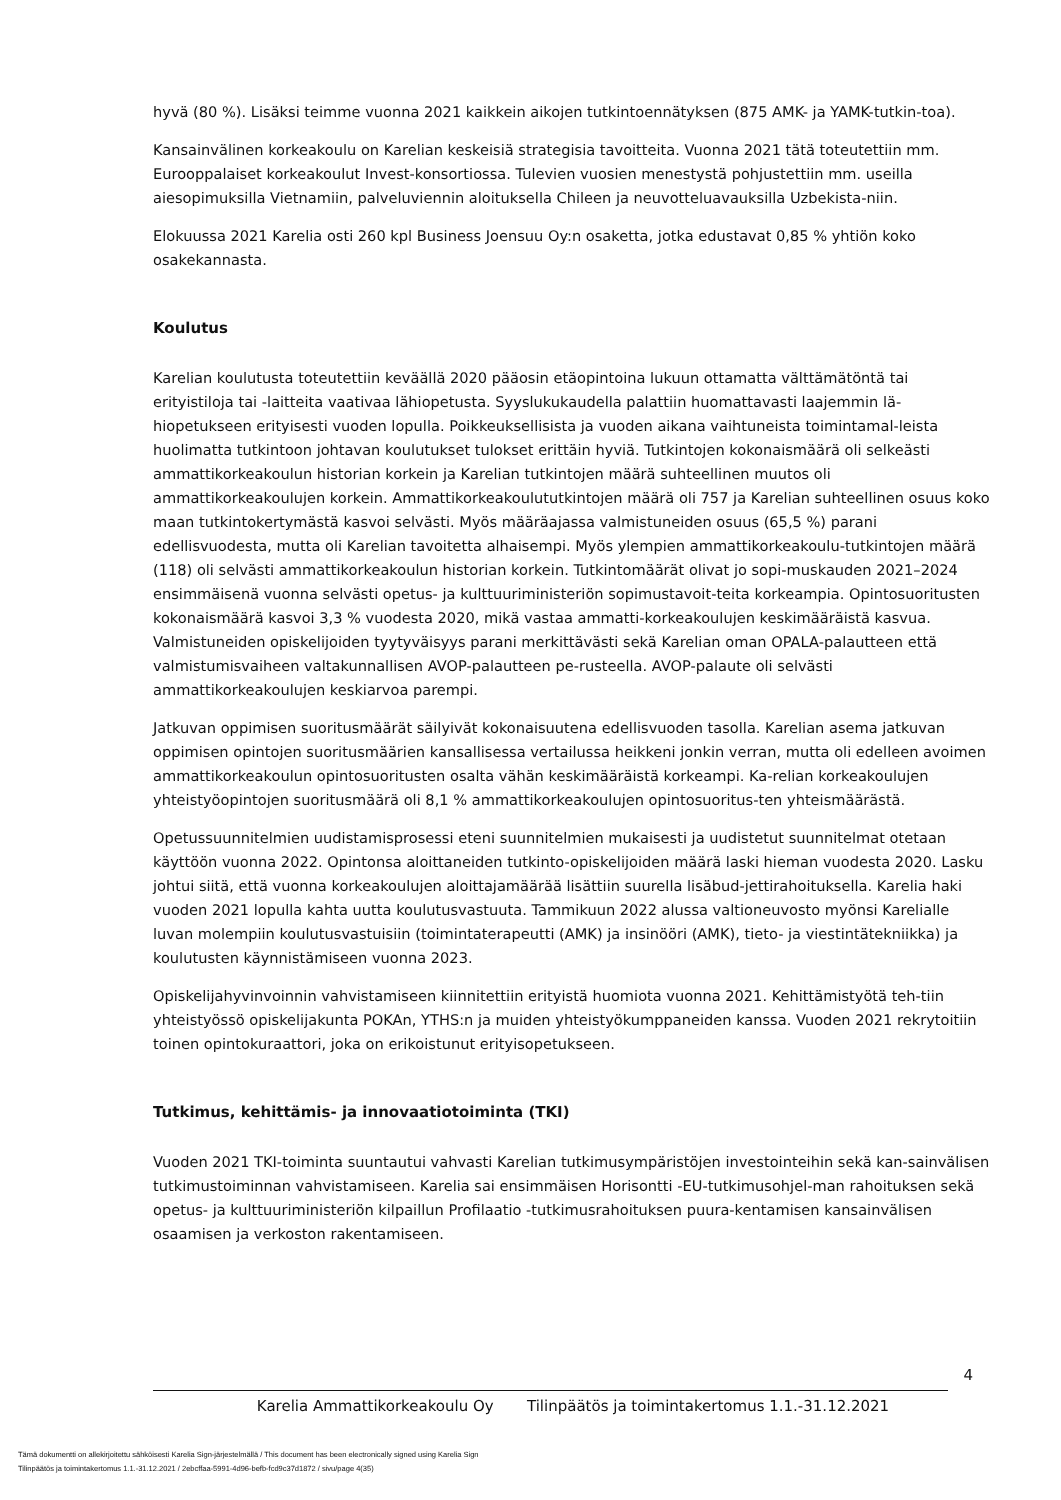hyvä (80 %). Lisäksi teimme vuonna 2021 kaikkein aikojen tutkintoennätyksen (875 AMK- ja YAMK-tutkin-toa).
Kansainvälinen korkeakoulu on Karelian keskeisiä strategisia tavoitteita. Vuonna 2021 tätä toteutettiin mm. Eurooppalaiset korkeakoulut Invest-konsortiossa. Tulevien vuosien menestystä pohjustettiin mm. useilla aiesopimuksilla Vietnamiin, palveluviennin aloituksella Chileen ja neuvotteluavauksilla Uzbekista-niin.
Elokuussa 2021 Karelia osti 260 kpl Business Joensuu Oy:n osaketta, jotka edustavat 0,85 % yhtiön koko osakekannasta.
Koulutus
Karelian koulutusta toteutettiin keväällä 2020 pääosin etäopintoina lukuun ottamatta välttämätöntä tai erityistiloja tai -laitteita vaativaa lähiopetusta. Syyslukukaudella palattiin huomattavasti laajemmin lä-hiopetukseen erityisesti vuoden lopulla. Poikkeuksellisista ja vuoden aikana vaihtuneista toimintamal-leista huolimatta tutkintoon johtavan koulutukset tulokset erittäin hyviä. Tutkintojen kokonaismäärä oli selkeästi ammattikorkeakoulun historian korkein ja Karelian tutkintojen määrä suhteellinen muutos oli ammattikorkeakoulujen korkein. Ammattikorkeakoulututkintojen määrä oli 757 ja Karelian suhteellinen osuus koko maan tutkintokertymästä kasvoi selvästi. Myös määräajassa valmistuneiden osuus (65,5 %) parani edellisvuodesta, mutta oli Karelian tavoitetta alhaisempi. Myös ylempien ammattikorkeakoulu-tutkintojen määrä (118) oli selvästi ammattikorkeakoulun historian korkein. Tutkintomäärät olivat jo sopi-muskauden 2021–2024 ensimmäisenä vuonna selvästi opetus- ja kulttuuriministeriön sopimustavoit-teita korkeampia. Opintosuoritusten kokonaismäärä kasvoi 3,3 % vuodesta 2020, mikä vastaa ammatti-korkeakoulujen keskimääräistä kasvua. Valmistuneiden opiskelijoiden tyytyväisyys parani merkittävästi sekä Karelian oman OPALA-palautteen että valmistumisvaiheen valtakunnallisen AVOP-palautteen pe-rusteella. AVOP-palaute oli selvästi ammattikorkeakoulujen keskiarvoa parempi.
Jatkuvan oppimisen suoritusmäärät säilyivät kokonaisuutena edellisvuoden tasolla. Karelian asema jatkuvan oppimisen opintojen suoritusmäärien kansallisessa vertailussa heikkeni jonkin verran, mutta oli edelleen avoimen ammattikorkeakoulun opintosuoritusten osalta vähän keskimääräistä korkeampi. Ka-relian korkeakoulujen yhteistyöopintojen suoritusmäärä oli 8,1 % ammattikorkeakoulujen opintosuoritus-ten yhteismäärästä.
Opetussuunnitelmien uudistamisprosessi eteni suunnitelmien mukaisesti ja uudistetut suunnitelmat otetaan käyttöön vuonna 2022. Opintonsa aloittaneiden tutkinto-opiskelijoiden määrä laski hieman vuodesta 2020. Lasku johtui siitä, että vuonna korkeakoulujen aloittajamäärää lisättiin suurella lisäbud-jettirahoituksella. Karelia haki vuoden 2021 lopulla kahta uutta koulutusvastuuta. Tammikuun 2022 alussa valtioneuvosto myönsi Karelialle luvan molempiin koulutusvastuisiin (toimintaterapeutti (AMK) ja insinööri (AMK), tieto- ja viestintätekniikka) ja koulutusten käynnistämiseen vuonna 2023.
Opiskelijahyvinvoinnin vahvistamiseen kiinnitettiin erityistä huomiota vuonna 2021. Kehittämistyötä teh-tiin yhteistyössö opiskelijakunta POKAn, YTHS:n ja muiden yhteistyökumppaneiden kanssa. Vuoden 2021 rekrytoitiin toinen opintokuraattori, joka on erikoistunut erityisopetukseen.
Tutkimus, kehittämis- ja innovaatiotoiminta (TKI)
Vuoden 2021 TKI-toiminta suuntautui vahvasti Karelian tutkimusympäristöjen investointeihin sekä kan-sainvälisen tutkimustoiminnan vahvistamiseen. Karelia sai ensimmäisen Horisontti -EU-tutkimusohjel-man rahoituksen sekä opetus- ja kulttuuriministeriön kilpaillun Profilaatio -tutkimusrahoituksen puura-kentamisen kansainvälisen osaamisen ja verkoston rakentamiseen.
4
Karelia Ammattikorkeakoulu Oy Tilinpäätös ja toimintakertomus 1.1.-31.12.2021
Tämä dokumentti on allekirjoitettu sähköisesti Karelia Sign-järjestelmällä / This document has been electronically signed using Karelia Sign
Tilinpäätös ja toimintakertomus 1.1.-31.12.2021 / 2ebcffaa-5991-4d96-befb-fcd9c37d1872 / sivu/page 4(35)